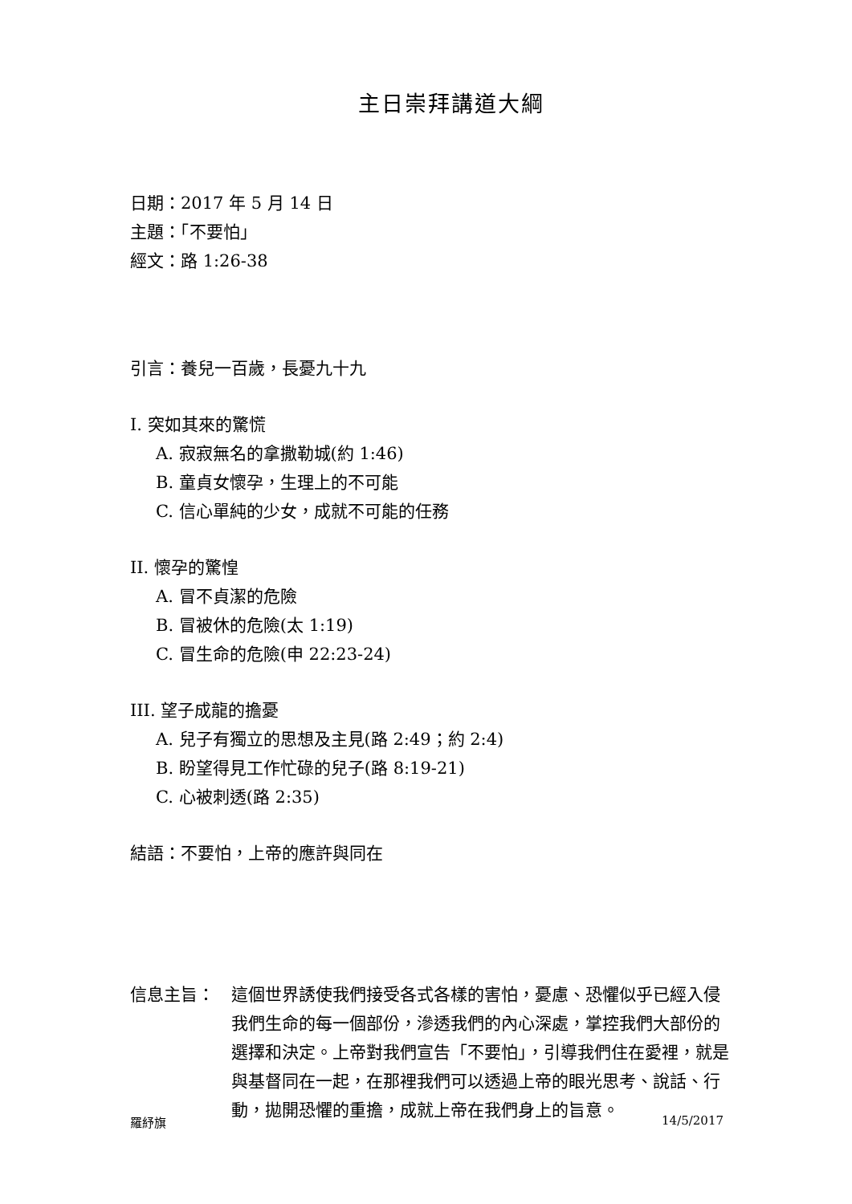主日崇拜講道大綱
日期：2017 年 5 月 14 日
主題：「不要怕」
經文：路 1:26-38
引言：養兒一百歲，長憂九十九
I. 突如其來的驚慌
A. 寂寂無名的拿撒勒城(約 1:46)
B. 童貞女懷孕，生理上的不可能
C. 信心單純的少女，成就不可能的任務
II. 懷孕的驚惶
A. 冒不貞潔的危險
B. 冒被休的危險(太 1:19)
C. 冒生命的危險(申 22:23-24)
III. 望子成龍的擔憂
A. 兒子有獨立的思想及主見(路 2:49；約 2:4)
B. 盼望得見工作忙碌的兒子(路 8:19-21)
C. 心被刺透(路 2:35)
結語：不要怕，上帝的應許與同在
信息主旨： 這個世界誘使我們接受各式各樣的害怕，憂慮、恐懼似乎已經入侵我們生命的每一個部份，滲透我們的內心深處，掌控我們大部份的選擇和決定。上帝對我們宣告「不要怕」，引導我們住在愛裡，就是與基督同在一起，在那裡我們可以透過上帝的眼光思考、說話、行動，拋開恐懼的重擔，成就上帝在我們身上的旨意。
羅紓旗 14/5/2017